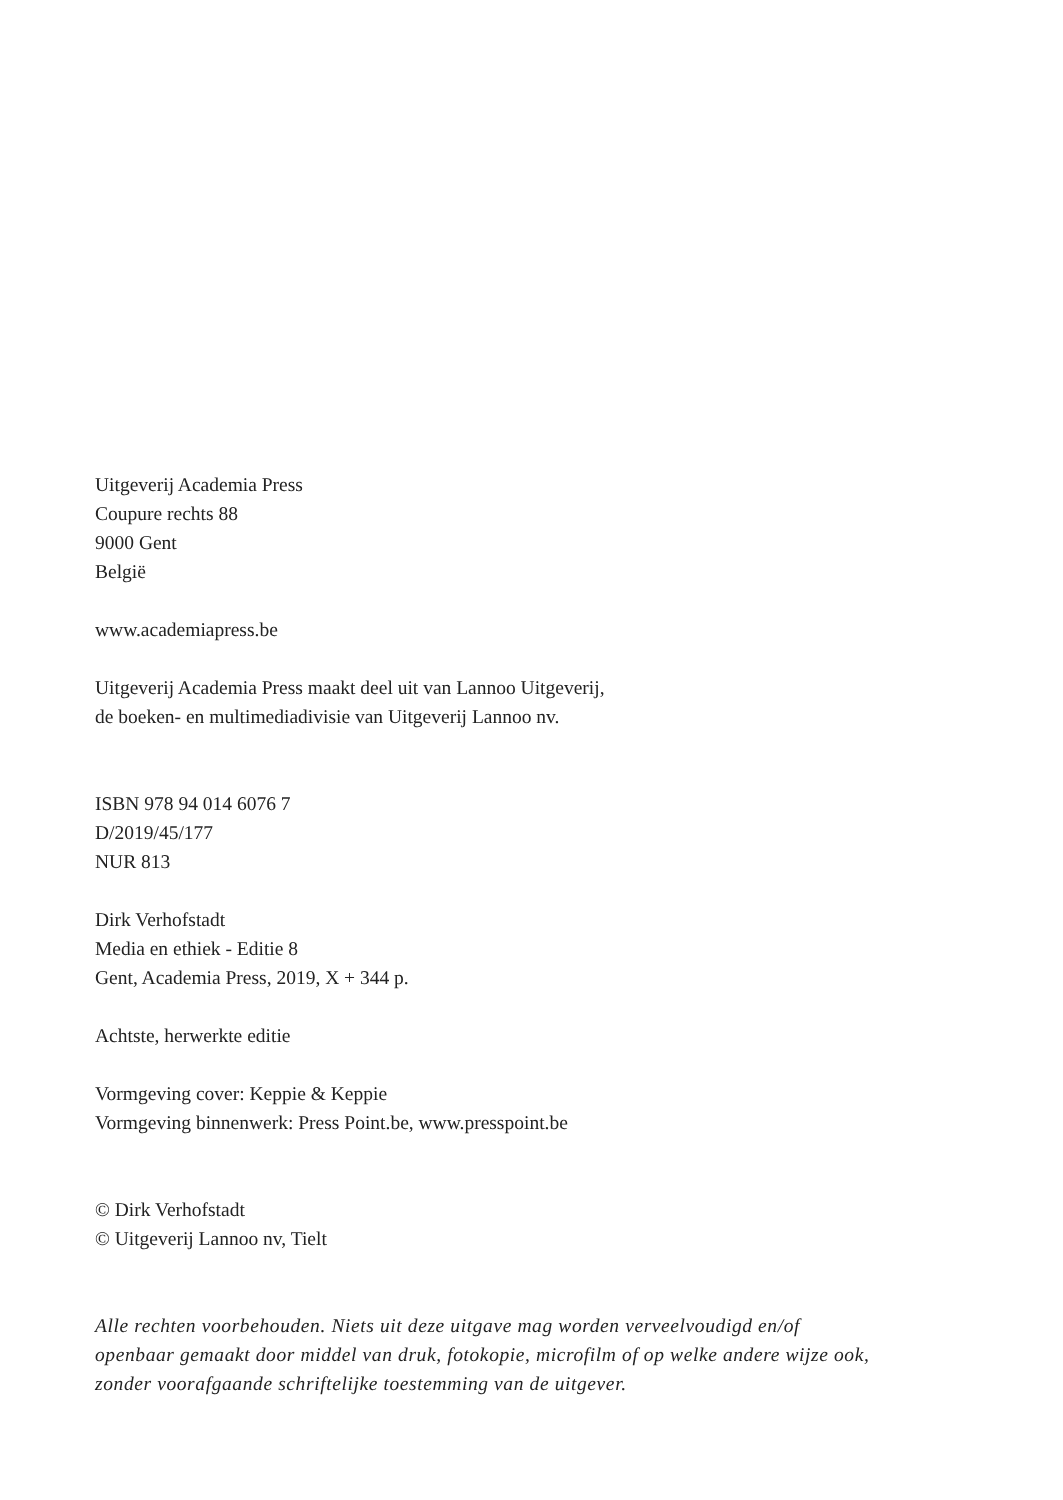Uitgeverij Academia Press
Coupure rechts 88
9000 Gent
België
www.academiapress.be
Uitgeverij Academia Press maakt deel uit van Lannoo Uitgeverij,
de boeken- en multimediadivisie van Uitgeverij Lannoo nv.
ISBN 978 94 014 6076 7
D/2019/45/177
NUR 813
Dirk Verhofstadt
Media en ethiek - Editie 8
Gent, Academia Press, 2019, X + 344 p.
Achtste, herwerkte editie
Vormgeving cover: Keppie & Keppie
Vormgeving binnenwerk: Press Point.be, www.presspoint.be
© Dirk Verhofstadt
© Uitgeverij Lannoo nv, Tielt
Alle rechten voorbehouden. Niets uit deze uitgave mag worden verveelvoudigd en/of
openbaar gemaakt door middel van druk, fotokopie, microfilm of op welke andere wijze ook,
zonder voorafgaande schriftelijke toestemming van de uitgever.